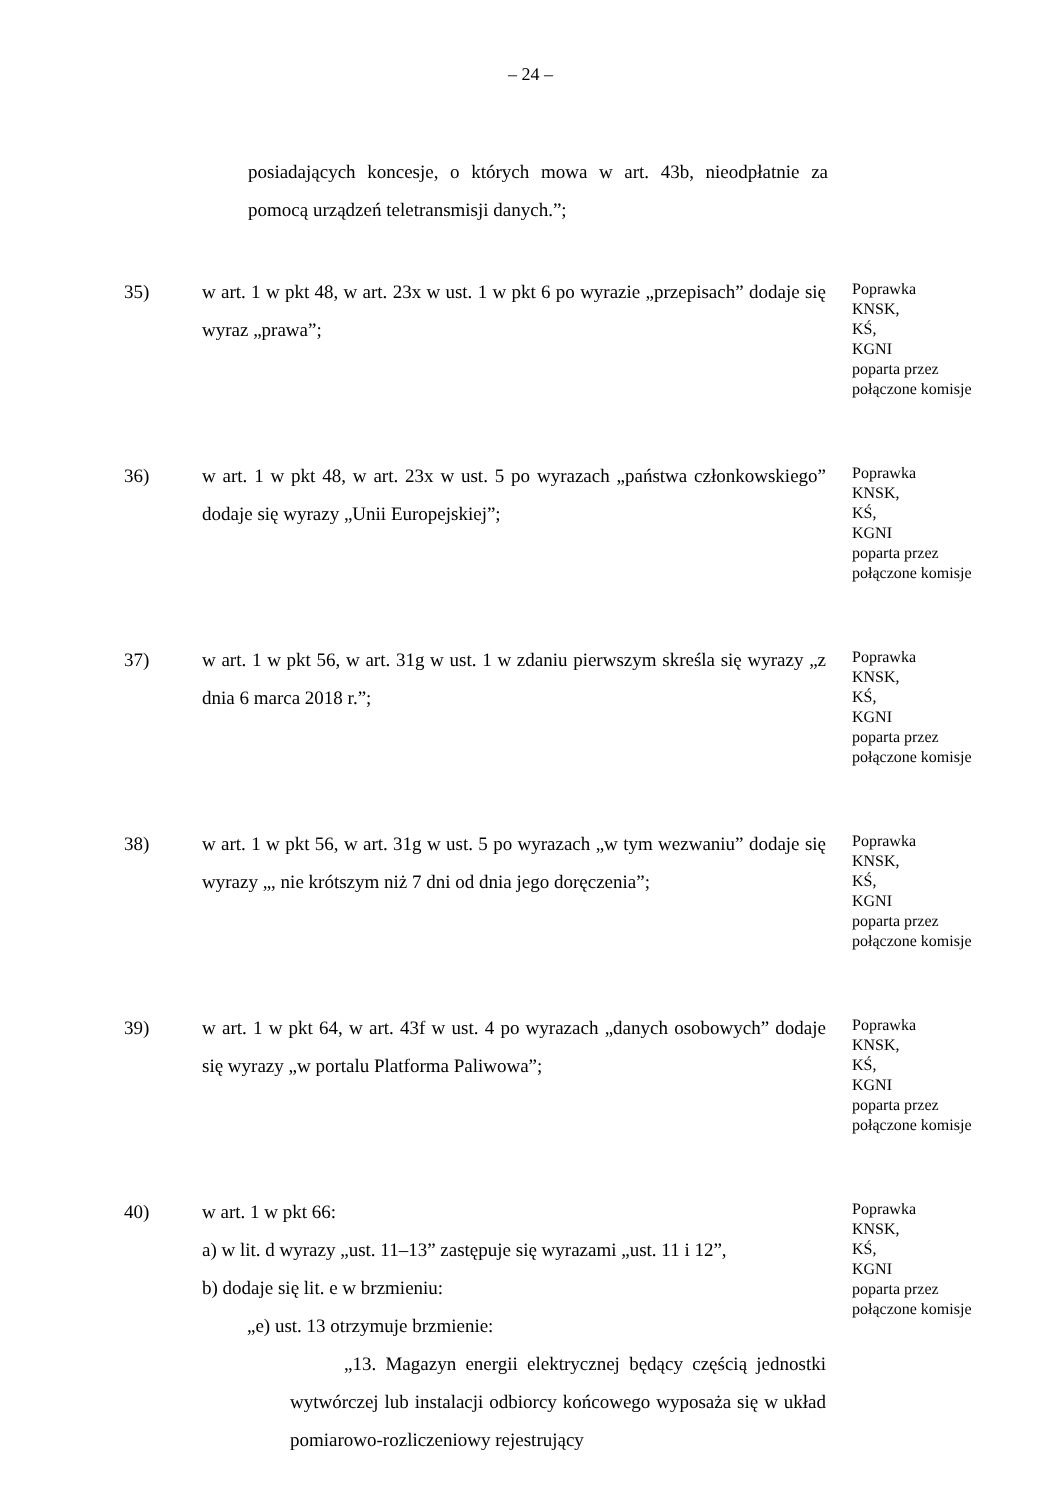– 24 –
posiadających koncesje, o których mowa w art. 43b, nieodpłatnie za pomocą urządzeń teletransmisji danych.”;
35) w art. 1 w pkt 48, w art. 23x w ust. 1 w pkt 6 po wyrazie „przepisach” dodaje się wyraz „prawa”;
Poprawka
KNSK,
KŚ,
KGNI
poparta przez
połączone komisje
36) w art. 1 w pkt 48, w art. 23x w ust. 5 po wyrazach „państwa członkowskiego” dodaje się wyrazy „Unii Europejskiej”;
Poprawka
KNSK,
KŚ,
KGNI
poparta przez
połączone komisje
37) w art. 1 w pkt 56, w art. 31g w ust. 1 w zdaniu pierwszym skreśla się wyrazy „z dnia 6 marca 2018 r.”;
Poprawka
KNSK,
KŚ,
KGNI
poparta przez
połączone komisje
38) w art. 1 w pkt 56, w art. 31g w ust. 5 po wyrazach „w tym wezwaniu” dodaje się wyrazy „, nie krótszym niż 7 dni od dnia jego doręczenia”;
Poprawka
KNSK,
KŚ,
KGNI
poparta przez
połączone komisje
39) w art. 1 w pkt 64, w art. 43f w ust. 4 po wyrazach „danych osobowych” dodaje się wyrazy „w portalu Platforma Paliwowa”;
Poprawka
KNSK,
KŚ,
KGNI
poparta przez
połączone komisje
40) w art. 1 w pkt 66:
a) w lit. d wyrazy „ust. 11–13” zastępuje się wyrazami „ust. 11 i 12”,
b) dodaje się lit. e w brzmieniu:
„e) ust. 13 otrzymuje brzmienie:
„13. Magazyn energii elektrycznej będący częścią jednostki wytwórczej lub instalacji odbiorcy końcowego wyposaża się w układ pomiarowo-rozliczeniowy rejestrujący
Poprawka
KNSK,
KŚ,
KGNI
poparta przez
połączone komisje